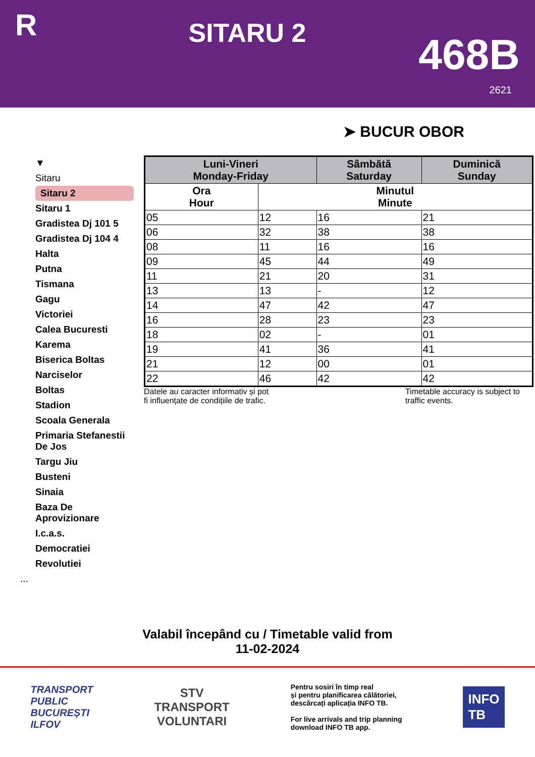R
SITARU 2
468B
2621
➤ BUCUR OBOR
▼
Sitaru
Sitaru 2
Sitaru 1
Gradistea Dj 101 5
Gradistea Dj 104 4
Halta
Putna
Tismana
Gagu
Victoriei
Calea Bucuresti
Karema
Biserica Boltas
Narciselor
Boltas
Stadion
Scoala Generala
Primaria Stefanestii De Jos
Targu Jiu
Busteni
Sinaia
Baza De Aprovizionare
I.c.a.s.
Democratiei
Revolutiei
...
| Luni-Vineri Monday-Friday | | Sâmbătă Saturday | Duminică Sunday |
| --- | --- | --- | --- |
| Ora Hour | Minutul Minute | | |
| 05 | 12 | 16 | 21 |
| 06 | 32 | 38 | 38 |
| 08 | 11 | 16 | 16 |
| 09 | 45 | 44 | 49 |
| 11 | 21 | 20 | 31 |
| 13 | 13 | - | 12 |
| 14 | 47 | 42 | 47 |
| 16 | 28 | 23 | 23 |
| 18 | 02 | - | 01 |
| 19 | 41 | 36 | 41 |
| 21 | 12 | 00 | 01 |
| 22 | 46 | 42 | 42 |
Datele au caracter informativ și pot
fi influențate de condițiile de trafic.
Timetable accuracy is subject to
traffic events.
Valabil începând cu / Timetable valid from
11-02-2024
TRANSPORT
PUBLIC
BUCUREȘTI
ILFOV
STV
TRANSPORT
VOLUNTARI
Pentru sosiri în timp real
și pentru planificarea călătoriei,
descărcați aplicația INFO TB.
For live arrivals and trip planning
download INFO TB app.
INFO
TB